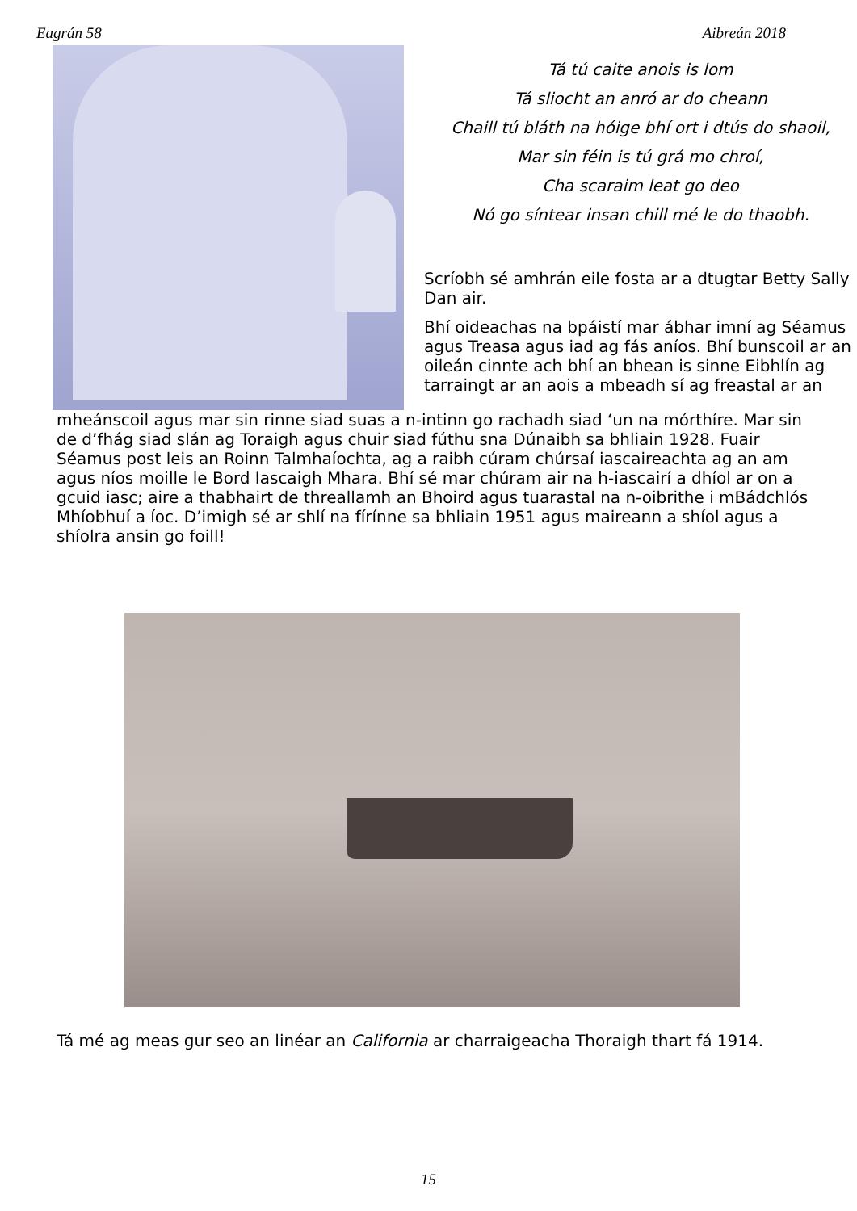Eagrán 58 Aibreán 2018
Tá tú caite anois is lom
Tá sliocht an anró ar do cheann
Chaill tú bláth na hóige bhí ort i dtús do shaoil,
Mar sin féin is tú grá mo chroí,
Cha scaraim leat go deo
Nó go síntear insan chill mé le do thaobh.
Scríobh sé amhrán eile fosta ar a dtugtar Betty Sally Dan air.
Bhí oideachas na bpáistí mar ábhar imní ag Séamus agus Treasa agus iad ag fás aníos. Bhí bunscoil ar an oileán cinnte ach bhí an bhean is sinne Eibhlín ag tarraingt ar an aois a mbeadh sí ag freastal ar an
mheánscoil agus mar sin rinne siad suas a n-intinn go rachadh siad ‘un na mórthíre. Mar sin de d’fhág siad slán ag Toraigh agus chuir siad fúthu sna Dúnaibh sa bhliain 1928. Fuair Séamus post leis an Roinn Talmhaíochta, ag a raibh cúram chúrsaí iascaireachta ag an am agus níos moille le Bord Iascaigh Mhara. Bhí sé mar chúram air na h-iascairí a dhíol ar on a gcuid iasc; aire a thabhairt de threallamh an Bhoird agus tuarastal na n-oibrithe i mBádchlós Mhíobhuí a íoc. D’imigh sé ar shlí na fírínne sa bhliain 1951 agus maireann a shíol agus a shíolra ansin go foill!
Tá mé ag meas gur seo an linéar an California ar charraigeacha Thoraigh thart fá 1914.
15